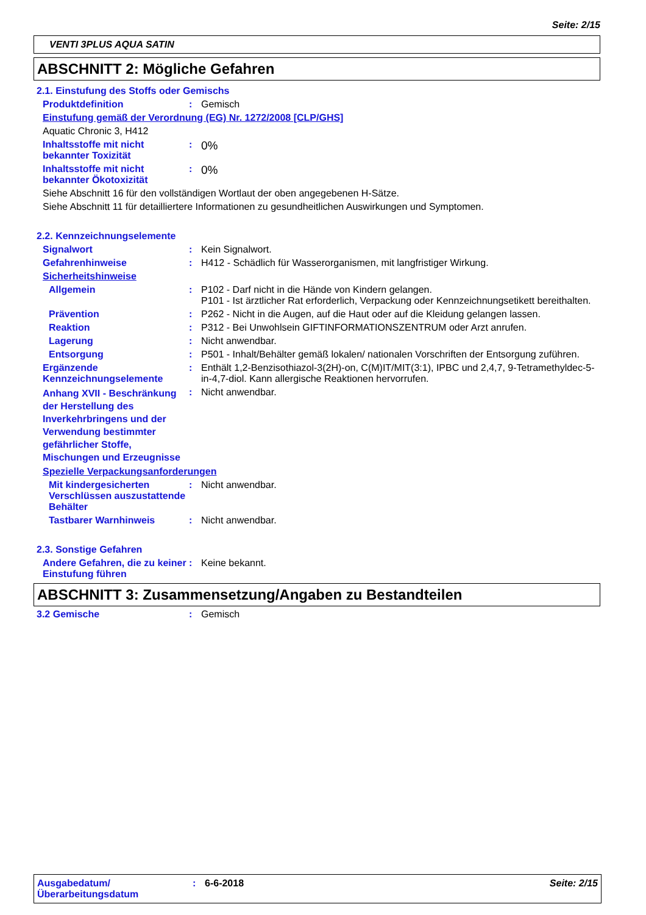Seite: 2/15
VENTI 3PLUS AQUA SATIN
ABSCHNITT 2: Mögliche Gefahren
2.1. Einstufung des Stoffs oder Gemischs
Produktdefinition : Gemisch
Einstufung gemäß der Verordnung (EG) Nr. 1272/2008 [CLP/GHS]
Aquatic Chronic 3, H412
Inhaltsstoffe mit nicht bekannter Toxizität
:
0%
Inhaltsstoffe mit nicht bekannter Ökotoxizität
:
0%
Siehe Abschnitt 16 für den vollständigen Wortlaut der oben angegebenen H-Sätze.
Siehe Abschnitt 11 für detailliertere Informationen zu gesundheitlichen Auswirkungen und Symptomen.
2.2. Kennzeichnungselemente
Signalwort : Kein Signalwort.
Gefahrenhinweise : H412 - Schädlich für Wasserorganismen, mit langfristiger Wirkung.
Sicherheitshinweise
Allgemein : P102 - Darf nicht in die Hände von Kindern gelangen.
P101 - Ist ärztlicher Rat erforderlich, Verpackung oder Kennzeichnungsetikett bereithalten.
Prävention : P262 - Nicht in die Augen, auf die Haut oder auf die Kleidung gelangen lassen.
Reaktion : P312 - Bei Unwohlsein GIFTINFORMATIONSZENTRUM oder Arzt anrufen.
Lagerung : Nicht anwendbar.
Entsorgung : P501 - Inhalt/Behälter gemäß lokalen/ nationalen Vorschriften der Entsorgung zuführen.
Ergänzende Kennzeichnungselemente
: Enthält 1,2-Benzisothiazol-3(2H)-on, C(M)IT/MIT(3:1), IPBC und 2,4,7, 9-Tetramethyldec-5-in-4,7-diol. Kann allergische Reaktionen hervorrufen.
Anhang XVII - Beschränkung der Herstellung des Inverkehrbringens und der Verwendung bestimmter gefährlicher Stoffe, Mischungen und Erzeugnisse
: Nicht anwendbar.
Spezielle Verpackungsanforderungen
Mit kindergesicherten Verschlüssen auszustattende Behälter
: Nicht anwendbar.
Tastbarer Warnhinweis : Nicht anwendbar.
2.3. Sonstige Gefahren
Andere Gefahren, die zu keiner Einstufung führen
: Keine bekannt.
ABSCHNITT 3: Zusammensetzung/Angaben zu Bestandteilen
3.2 Gemische : Gemisch
Ausgabedatum/ Überarbeitungsdatum
: 6-6-2018 Seite: 2/15